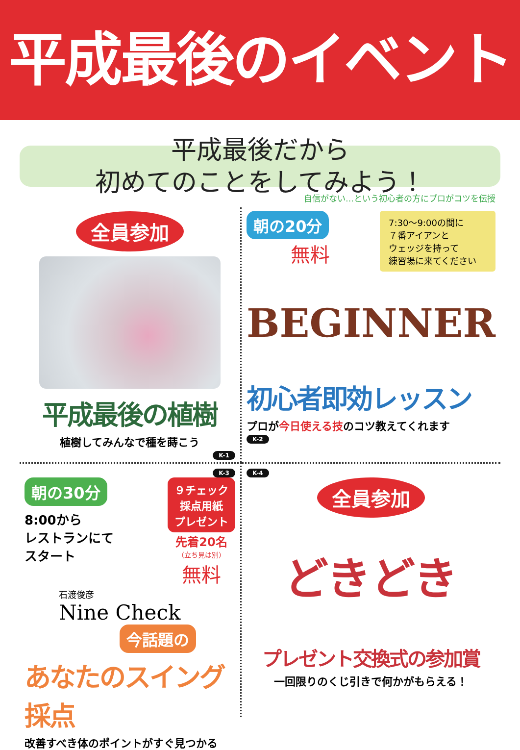平成最後のイベント
平成最後だから
初めてのことをしてみよう！
全員参加
平成最後の植樹
植樹してみんなで種を蒔こう
K-1
自信がない…という初心者の方にプロがコツを伝授
朝の20分
無料
7:30〜9:00の間に
７番アイアンと
ウェッジを持って
練習場に来てください
BEGINNER
初心者即効レッスン
プロが今日使える技のコツ教えてくれます
K-2
K-3
朝の30分
8:00から
レストランにて
スタート
９チェック
採点用紙
プレゼント
先着20名
（立ち見は別）
無料
石渡俊彦
Nine Check
今話題の
あなたのスイング採点
改善すべき体のポイントがすぐ見つかる
K-4
全員参加
どきどき
プレゼント交換式の参加賞
一回限りのくじ引きで何かがもらえる！